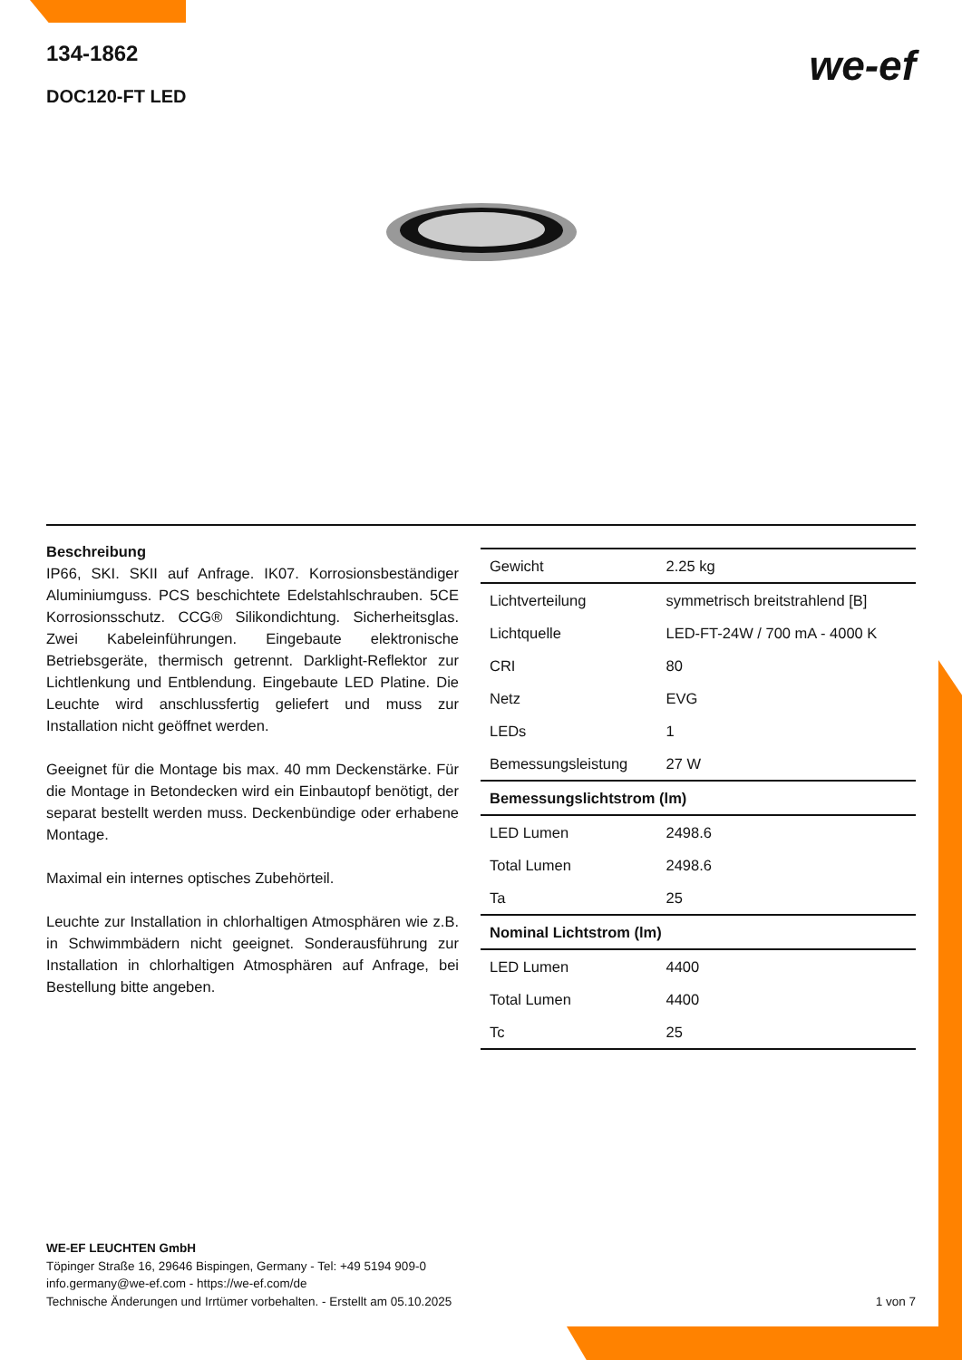134-1862
DOC120-FT LED
we-ef
Beschreibung
IP66, SKI. SKII auf Anfrage. IK07. Korrosionsbeständiger Aluminiumguss. PCS beschichtete Edelstahlschrauben. 5CE Korrosionsschutz. CCG® Silikondichtung. Sicherheitsglas. Zwei Kabeleinführungen. Eingebaute elektronische Betriebsgeräte, thermisch getrennt. Darklight-Reflektor zur Lichtlenkung und Entblendung. Eingebaute LED Platine. Die Leuchte wird anschlussfertig geliefert und muss zur Installation nicht geöffnet werden.
Geeignet für die Montage bis max. 40 mm Deckenstärke. Für die Montage in Betondecken wird ein Einbautopf benötigt, der separat bestellt werden muss. Deckenbündige oder erhabene Montage.
Maximal ein internes optisches Zubehörteil.
Leuchte zur Installation in chlorhaltigen Atmosphären wie z.B. in Schwimmbädern nicht geeignet. Sonderausführung zur Installation in chlorhaltigen Atmosphären auf Anfrage, bei Bestellung bitte angeben.
| Gewicht | 2.25 kg |
| Lichtverteilung | symmetrisch breitstrahlend [B] |
| Lichtquelle | LED-FT-24W / 700 mA - 4000 K |
| CRI | 80 |
| Netz | EVG |
| LEDs | 1 |
| Bemessungsleistung | 27 W |
| Bemessungslichtstrom (lm) | |
| LED Lumen | 2498.6 |
| Total Lumen | 2498.6 |
| Ta | 25 |
| Nominal Lichtstrom (lm) | |
| LED Lumen | 4400 |
| Total Lumen | 4400 |
| Tc | 25 |
WE-EF LEUCHTEN GmbH
Töpinger Straße 16, 29646 Bispingen, Germany - Tel: +49 5194 909-0
info.germany@we-ef.com - https://we-ef.com/de
Technische Änderungen und Irrtümer vorbehalten. - Erstellt am 05.10.2025 1 von 7